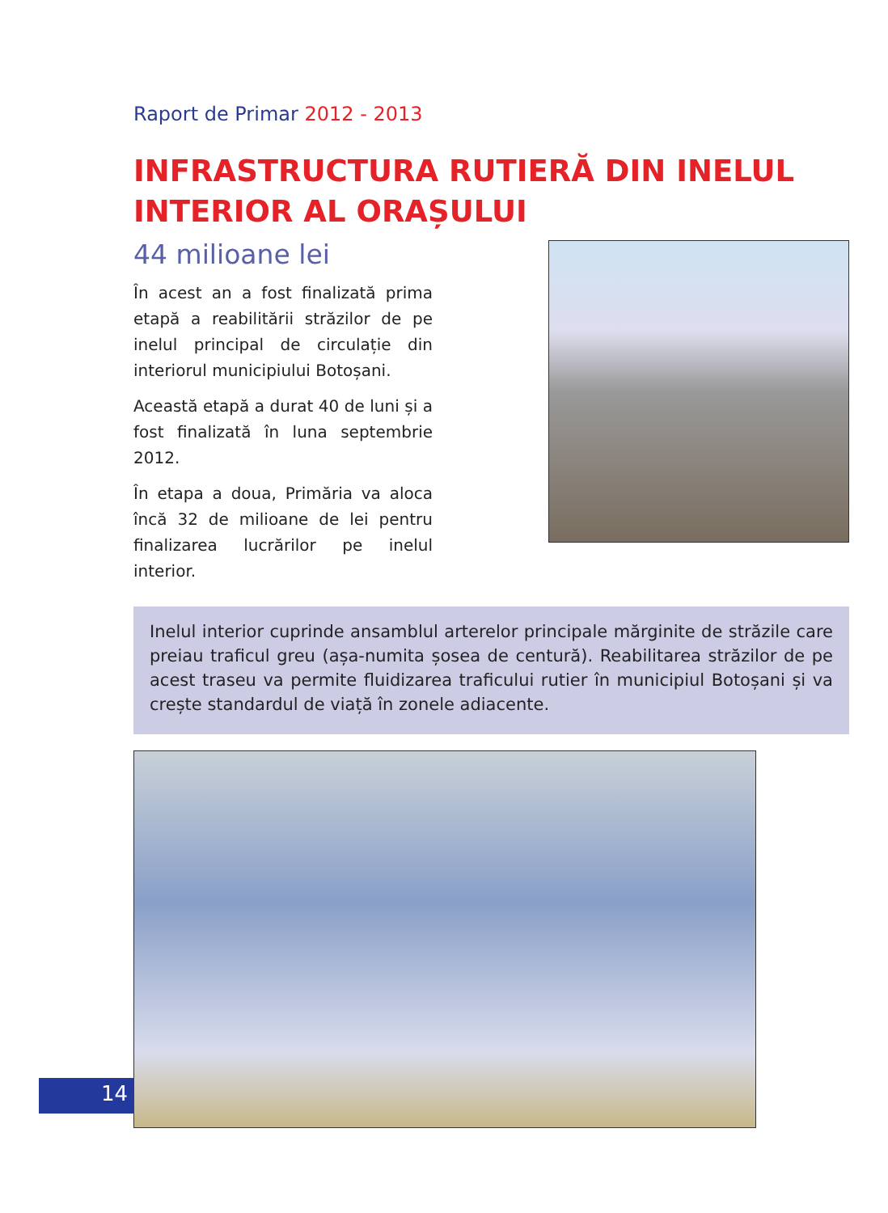Raport de Primar 2012 - 2013
INFRASTRUCTURA RUTIERĂ DIN INELUL INTERIOR AL ORAȘULUI
44 milioane lei
În acest an a fost finalizată prima etapă a reabilitării străzilor de pe inelul principal de circulație din interiorul municipiului Botoșani.
Această etapă a durat 40 de luni și a fost finalizată în luna septembrie 2012.
În etapa a doua, Primăria va aloca încă 32 de milioane de lei pentru finalizarea lucrărilor pe inelul interior.
Inelul interior cuprinde ansamblul arterelor principale mărginite de străzile care preiau traficul greu (așa-numita șosea de centură). Reabilitarea străzilor de pe acest traseu va permite fluidizarea traficului rutier în municipiul Botoșani și va crește standardul de viață în zonele adiacente.
14